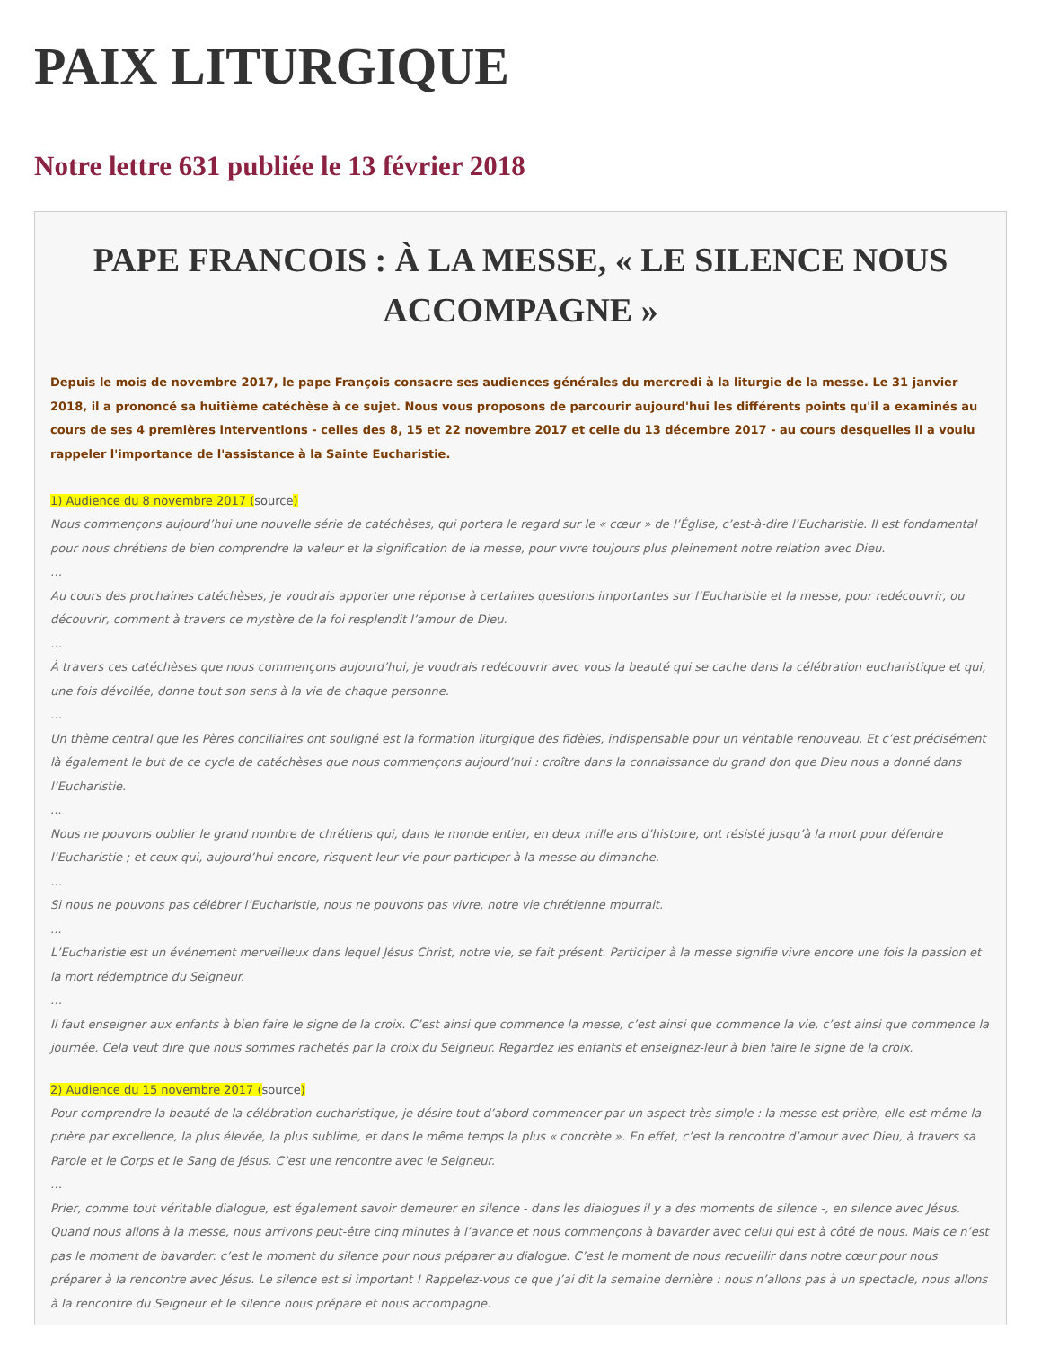PAIX LITURGIQUE
Notre lettre 631 publiée le 13 février 2018
PAPE FRANCOIS : À LA MESSE, « LE SILENCE NOUS ACCOMPAGNE »
Depuis le mois de novembre 2017, le pape François consacre ses audiences générales du mercredi à la liturgie de la messe. Le 31 janvier 2018, il a prononcé sa huitième catéchèse à ce sujet. Nous vous proposons de parcourir aujourd'hui les différents points qu'il a examinés au cours de ses 4 premières interventions - celles des 8, 15 et 22 novembre 2017 et celle du 13 décembre 2017 - au cours desquelles il a voulu rappeler l'importance de l'assistance à la Sainte Eucharistie.
1) Audience du 8 novembre 2017 (source)
Nous commençons aujourd’hui une nouvelle série de catéchèses, qui portera le regard sur le « cœur » de l’Église, c’est-à-dire l’Eucharistie. Il est fondamental pour nous chrétiens de bien comprendre la valeur et la signification de la messe, pour vivre toujours plus pleinement notre relation avec Dieu.
…
Au cours des prochaines catéchèses, je voudrais apporter une réponse à certaines questions importantes sur l’Eucharistie et la messe, pour redécouvrir, ou découvrir, comment à travers ce mystère de la foi resplendit l’amour de Dieu.
…
À travers ces catéchèses que nous commençons aujourd’hui, je voudrais redécouvrir avec vous la beauté qui se cache dans la célébration eucharistique et qui, une fois dévoilée, donne tout son sens à la vie de chaque personne.
…
Un thème central que les Pères conciliaires ont souligné est la formation liturgique des fidèles, indispensable pour un véritable renouveau. Et c’est précisément là également le but de ce cycle de catéchèses que nous commençons aujourd’hui : croître dans la connaissance du grand don que Dieu nous a donné dans l’Eucharistie.
...
Nous ne pouvons oublier le grand nombre de chrétiens qui, dans le monde entier, en deux mille ans d’histoire, ont résisté jusqu’à la mort pour défendre l’Eucharistie ; et ceux qui, aujourd’hui encore, risquent leur vie pour participer à la messe du dimanche.
…
Si nous ne pouvons pas célébrer l’Eucharistie, nous ne pouvons pas vivre, notre vie chrétienne mourrait.
...
L’Eucharistie est un événement merveilleux dans lequel Jésus Christ, notre vie, se fait présent. Participer à la messe signifie vivre encore une fois la passion et la mort rédemptrice du Seigneur.
…
Il faut enseigner aux enfants à bien faire le signe de la croix. C’est ainsi que commence la messe, c’est ainsi que commence la vie, c’est ainsi que commence la journée. Cela veut dire que nous sommes rachetés par la croix du Seigneur. Regardez les enfants et enseignez-leur à bien faire le signe de la croix.
2) Audience du 15 novembre 2017 (source)
Pour comprendre la beauté de la célébration eucharistique, je désire tout d’abord commencer par un aspect très simple : la messe est prière, elle est même la prière par excellence, la plus élevée, la plus sublime, et dans le même temps la plus « concrète ». En effet, c’est la rencontre d’amour avec Dieu, à travers sa Parole et le Corps et le Sang de Jésus. C’est une rencontre avec le Seigneur.
…
Prier, comme tout véritable dialogue, est également savoir demeurer en silence - dans les dialogues il y a des moments de silence -, en silence avec Jésus. Quand nous allons à la messe, nous arrivons peut-être cinq minutes à l’avance et nous commençons à bavarder avec celui qui est à côté de nous. Mais ce n’est pas le moment de bavarder: c’est le moment du silence pour nous préparer au dialogue. C’est le moment de nous recueillir dans notre cœur pour nous préparer à la rencontre avec Jésus. Le silence est si important ! Rappelez-vous ce que j’ai dit la semaine dernière : nous n’allons pas à un spectacle, nous allons à la rencontre du Seigneur et le silence nous prépare et nous accompagne.